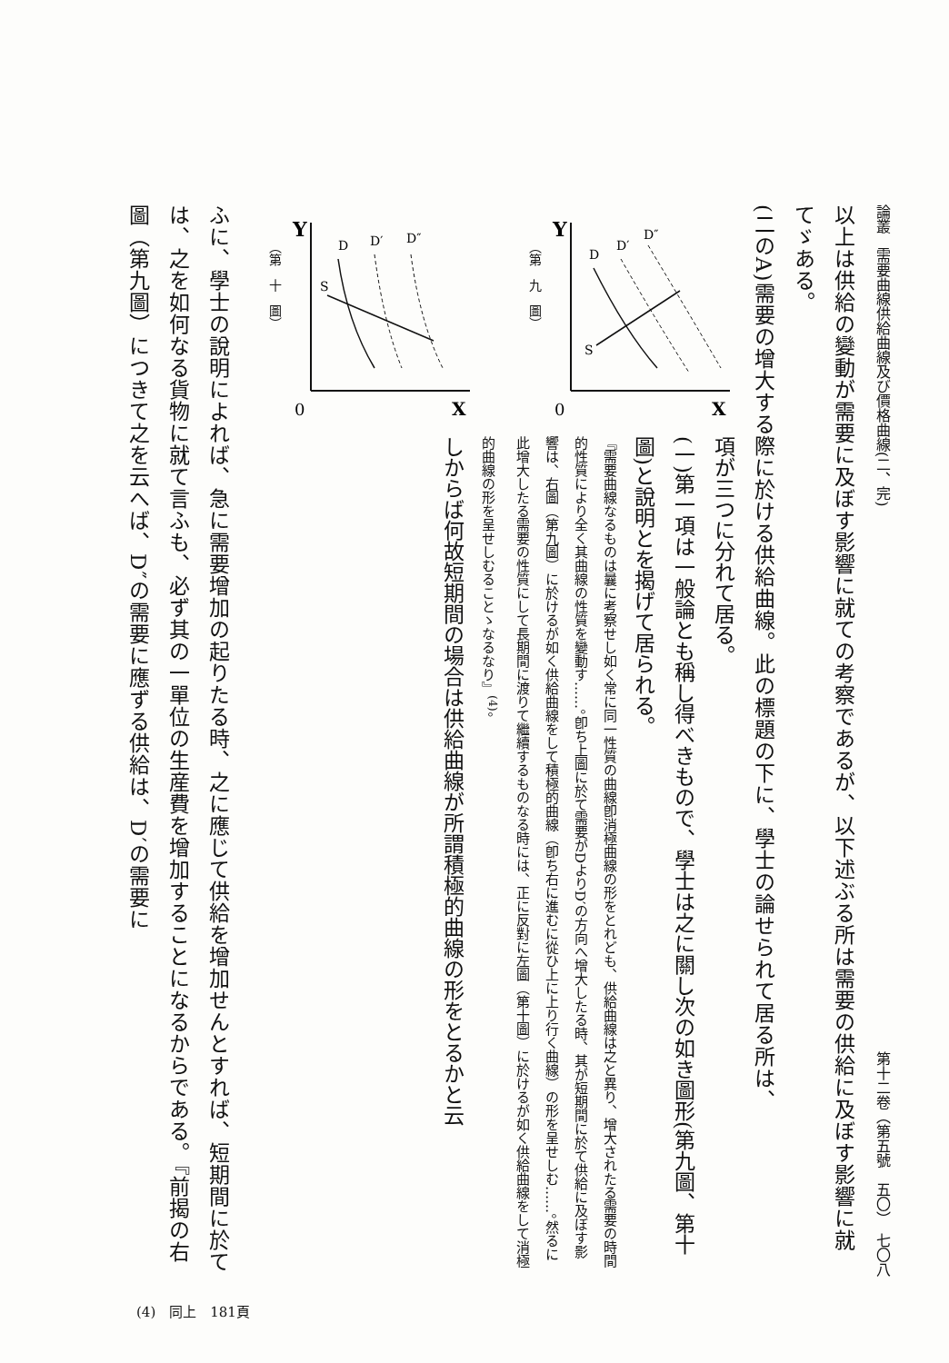論叢　需要曲線供給曲線及び價格曲線(二、完) 第十二卷（第五號　五〇）　七〇八
以上は供給の變動が需要に及ぼす影響に就ての考察であるが、以下述ぶる所は需要の供給に及ぼす影響に就てゞある。
(二のA)需要の增大する際に於ける供給曲線。此の標題の下に、學士の論せられて居る所は、
Y
0
X
D
D′
D″
S
（第　九　圖）
Y
0
X
D
D′
D″
S
（第　十　圖）
項が三つに分れて居る。
(一)第一項は一般論とも稱し得べきもので、學士は之に關し次の如き圖形(第九圖、第十圖)と說明とを揭げて居られる。
『需要曲線なるものは曩に考察せし如く常に同一性質の曲線卽消極曲線の形をとれども、供給曲線は之と異り、增大されたる需要の時間的性質により全く其曲線の性質を變動す……。卽ち上圖に於て需要がDよりD′の方向へ增大したる時、其が短期間に於て供給に及ぼす影響は、右圖（第九圖）に於けるが如く供給曲線をして積極的曲線（卽ち右に進むに從ひ上に上り行く曲線）の形を呈せしむ……。然るに此增大したる需要の性質にして長期間に渡りて繼續するものなる時には、正に反對に左圖（第十圖）に於けるが如く供給曲線をして消極的曲線の形を呈せしむることゝなるなり』<sup>(4)</sup>。
しからば何故短期間の場合は供給曲線が所謂積極的曲線の形をとるかと云
ふに、學士の說明によれば、急に需要增加の起りたる時、之に應じて供給を增加せんとすれば、短期間に於ては、之を如何なる貨物に就て言ふも、必ず其の一單位の生産費を增加することになるからである。『前揭の右圖（第九圖）につきて之を云へば、D″の需要に應ずる供給は、D′の需要に
(4)　同上　181頁